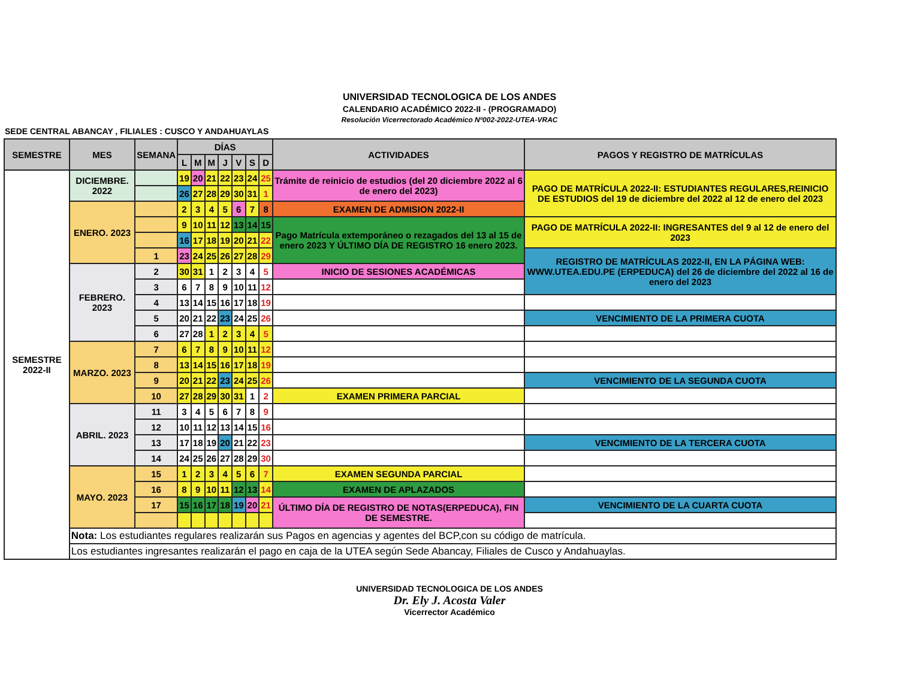UNIVERSIDAD TECNOLOGICA DE LOS ANDES
CALENDARIO ACADÉMICO 2022-II - (PROGRAMADO)
Resolución Vicerrectorado Académico Nº002-2022-UTEA-VRAC
SEDE CENTRAL ABANCAY , FILIALES : CUSCO Y ANDAHUAYLAS
| SEMESTRE | MES | SEMANA | DÍAS | | | | | | | ACTIVIDADES | PAGOS Y REGISTRO DE MATRÍCULAS |
| --- | --- | --- | --- | --- | --- | --- | --- | --- | --- | --- | --- |
| | | | L | M | M | J | V | S | D | | |
| SEMESTRE 2022-II | DICIEMBRE. 2022 | | 19 | 20 | 21 | 22 | 23 | 24 | 25 | Trámite de reinicio de estudios (del 20 diciembre 2022 al 6 de enero del 2023) | PAGO DE MATRÍCULA 2022-II: ESTUDIANTES REGULARES,REINICIO DE ESTUDIOS del 19 de diciembre del 2022 al 12 de enero del 2023 |
| | | | 26 | 27 | 28 | 29 | 30 | 31 | 1 | | |
| | ENERO. 2023 | | 2 | 3 | 4 | 5 | 6 | 7 | 8 | EXAMEN DE ADMISION 2022-II | |
| | | | 9 | 10 | 11 | 12 | 13 | 14 | 15 | Pago Matrícula extemporáneo o rezagados del 13 al 15 de enero 2023 Y ÚLTIMO DÍA DE REGISTRO 16 enero 2023. | PAGO DE MATRÍCULA 2022-II: INGRESANTES del 9 al 12 de enero del 2023 |
| | | | 16 | 17 | 18 | 19 | 20 | 21 | 22 | | |
| | | 1 | 23 | 24 | 25 | 26 | 27 | 28 | 29 | | REGISTRO DE MATRÍCULAS 2022-II, EN LA PÁGINA WEB: WWW.UTEA.EDU.PE (ERPEDUCA) del 26 de diciembre del 2022 al 16 de enero del 2023 |
| | FEBRERO. 2023 | 2 | 30 | 31 | 1 | 2 | 3 | 4 | 5 | INICIO DE SESIONES ACADÉMICAS | |
| | | 3 | 6 | 7 | 8 | 9 | 10 | 11 | 12 | | |
| | | 4 | 13 | 14 | 15 | 16 | 17 | 18 | 19 | | |
| | | 5 | 20 | 21 | 22 | 23 | 24 | 25 | 26 | | VENCIMIENTO DE LA PRIMERA CUOTA |
| | | 6 | 27 | 28 | 1 | 2 | 3 | 4 | 5 | | |
| | MARZO. 2023 | 7 | 6 | 7 | 8 | 9 | 10 | 11 | 12 | | |
| | | 8 | 13 | 14 | 15 | 16 | 17 | 18 | 19 | | |
| | | 9 | 20 | 21 | 22 | 23 | 24 | 25 | 26 | | VENCIMIENTO DE LA SEGUNDA CUOTA |
| | | 10 | 27 | 28 | 29 | 30 | 31 | 1 | 2 | EXAMEN PRIMERA PARCIAL | |
| | ABRIL. 2023 | 11 | 3 | 4 | 5 | 6 | 7 | 8 | 9 | | |
| | | 12 | 10 | 11 | 12 | 13 | 14 | 15 | 16 | | |
| | | 13 | 17 | 18 | 19 | 20 | 21 | 22 | 23 | | VENCIMIENTO DE LA TERCERA CUOTA |
| | | 14 | 24 | 25 | 26 | 27 | 28 | 29 | 30 | | |
| | MAYO. 2023 | 15 | 1 | 2 | 3 | 4 | 5 | 6 | 7 | EXAMEN SEGUNDA PARCIAL | |
| | | 16 | 8 | 9 | 10 | 11 | 12 | 13 | 14 | EXAMEN DE APLAZADOS | |
| | | 17 | 15 | 16 | 17 | 18 | 19 | 20 | 21 | ÚLTIMO DÍA DE REGISTRO DE NOTAS(ERPEDUCA), FIN DE SEMESTRE. | VENCIMIENTO DE LA CUARTA CUOTA |
| | Nota: Los estudiantes regulares realizarán sus Pagos en agencias y agentes del BCP,con su código de matrícula. | | | | | | | | | | |
| | Los estudiantes ingresantes realizarán el pago en caja de la UTEA según Sede Abancay, Filiales de Cusco y Andahuaylas. | | | | | | | | | | |
UNIVERSIDAD TECNOLOGICA DE LOS ANDES
Dr. Ely J. Acosta Valer
Vicerrector Académico